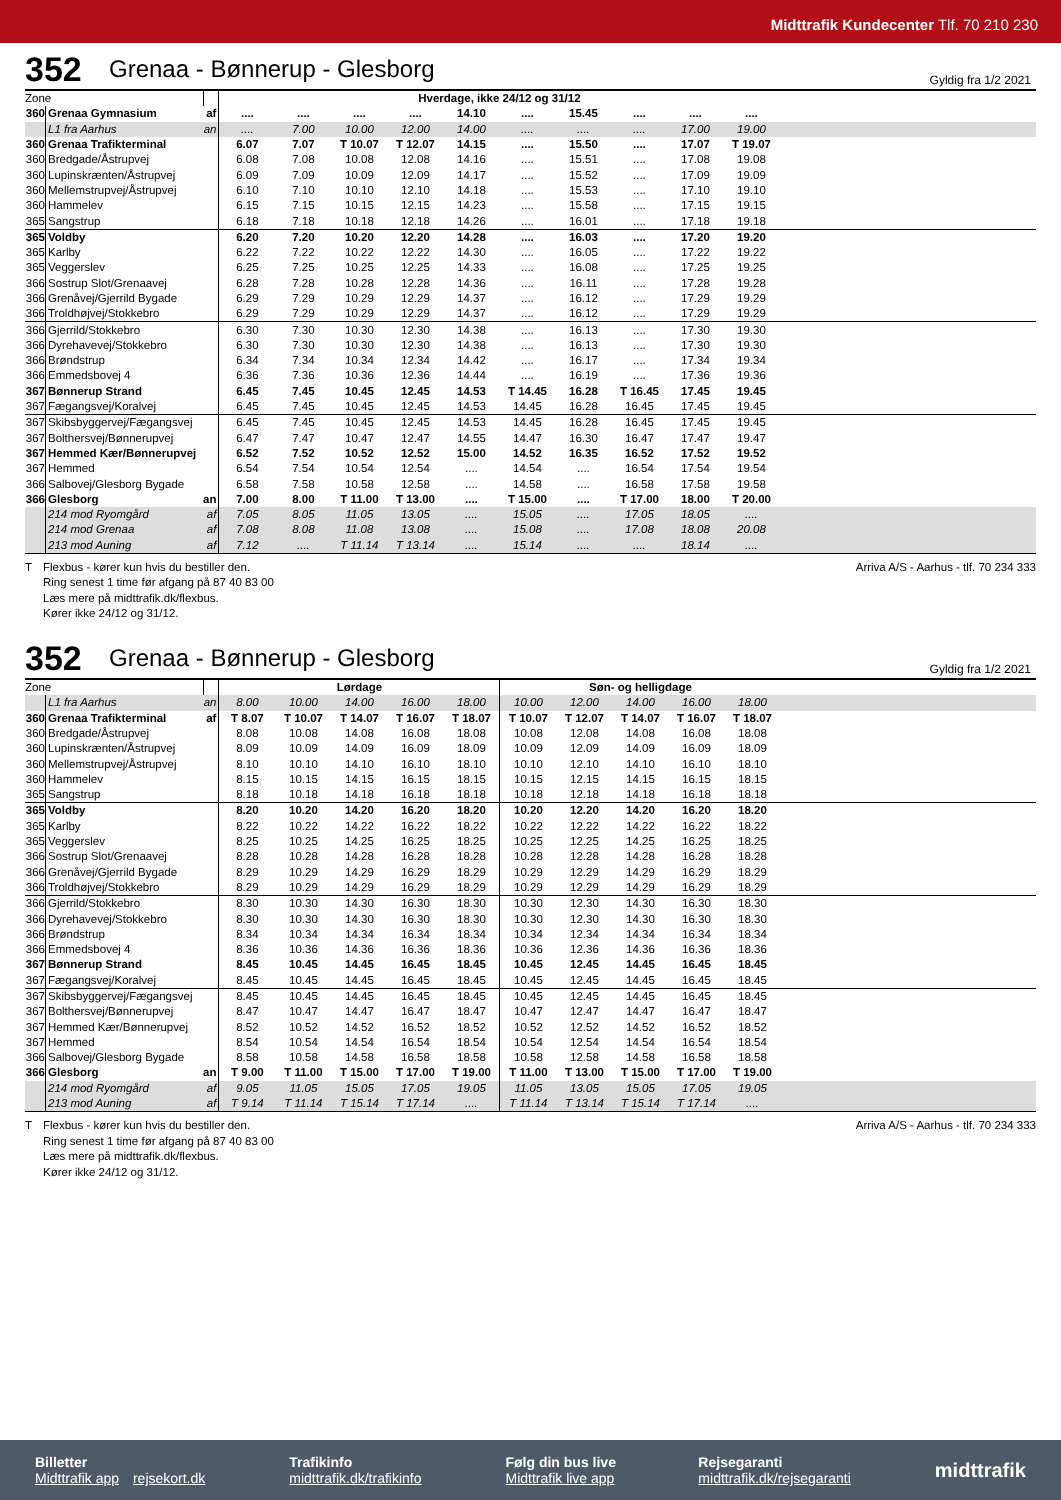Midttrafik Kundecenter Tlf. 70 210 230
352 Grenaa - Bønnerup - Glesborg Gyldig fra 1/2 2021
| Zone | | | Hverdage, ikke 24/12 og 31/12 | | | | | | | | | | |
| 360 | Grenaa Gymnasium | af | .... | .... | .... | .... | 14.10 | .... | 15.45 | .... | .... | .... | |
| | L1 fra Aarhus | an | .... | 7.00 | 10.00 | 12.00 | 14.00 | .... | .... | .... | 17.00 | 19.00 | |
| 360 | Grenaa Trafikterminal | | 6.07 | 7.07 | T 10.07 | T 12.07 | 14.15 | .... | 15.50 | .... | 17.07 | T 19.07 | |
| 360 | Bredgade/Åstrupvej | | 6.08 | 7.08 | 10.08 | 12.08 | 14.16 | .... | 15.51 | .... | 17.08 | 19.08 | |
| 360 | Lupinskrænten/Åstrupvej | | 6.09 | 7.09 | 10.09 | 12.09 | 14.17 | .... | 15.52 | .... | 17.09 | 19.09 | |
| 360 | Mellemstrupvej/Åstrupvej | | 6.10 | 7.10 | 10.10 | 12.10 | 14.18 | .... | 15.53 | .... | 17.10 | 19.10 | |
| 360 | Hammelev | | 6.15 | 7.15 | 10.15 | 12.15 | 14.23 | .... | 15.58 | .... | 17.15 | 19.15 | |
| 365 | Sangstrup | | 6.18 | 7.18 | 10.18 | 12.18 | 14.26 | .... | 16.01 | .... | 17.18 | 19.18 | |
| 365 | Voldby | | 6.20 | 7.20 | 10.20 | 12.20 | 14.28 | .... | 16.03 | .... | 17.20 | 19.20 | |
| 365 | Karlby | | 6.22 | 7.22 | 10.22 | 12.22 | 14.30 | .... | 16.05 | .... | 17.22 | 19.22 | |
| 365 | Veggerslev | | 6.25 | 7.25 | 10.25 | 12.25 | 14.33 | .... | 16.08 | .... | 17.25 | 19.25 | |
| 366 | Sostrup Slot/Grenaavej | | 6.28 | 7.28 | 10.28 | 12.28 | 14.36 | .... | 16.11 | .... | 17.28 | 19.28 | |
| 366 | Grenåvej/Gjerrild Bygade | | 6.29 | 7.29 | 10.29 | 12.29 | 14.37 | .... | 16.12 | .... | 17.29 | 19.29 | |
| 366 | Troldhøjvej/Stokkebro | | 6.29 | 7.29 | 10.29 | 12.29 | 14.37 | .... | 16.12 | .... | 17.29 | 19.29 | |
| 366 | Gjerrild/Stokkebro | | 6.30 | 7.30 | 10.30 | 12.30 | 14.38 | .... | 16.13 | .... | 17.30 | 19.30 | |
| 366 | Dyrehavevej/Stokkebro | | 6.30 | 7.30 | 10.30 | 12.30 | 14.38 | .... | 16.13 | .... | 17.30 | 19.30 | |
| 366 | Brøndstrup | | 6.34 | 7.34 | 10.34 | 12.34 | 14.42 | .... | 16.17 | .... | 17.34 | 19.34 | |
| 366 | Emmedsbovej 4 | | 6.36 | 7.36 | 10.36 | 12.36 | 14.44 | .... | 16.19 | .... | 17.36 | 19.36 | |
| 367 | Bønnerup Strand | | 6.45 | 7.45 | 10.45 | 12.45 | 14.53 | T 14.45 | 16.28 | T 16.45 | 17.45 | 19.45 | |
| 367 | Fægangsvej/Koralvej | | 6.45 | 7.45 | 10.45 | 12.45 | 14.53 | 14.45 | 16.28 | 16.45 | 17.45 | 19.45 | |
| 367 | Skibsbyggervej/Fægangsvej | | 6.45 | 7.45 | 10.45 | 12.45 | 14.53 | 14.45 | 16.28 | 16.45 | 17.45 | 19.45 | |
| 367 | Bolthersvej/Bønnerupvej | | 6.47 | 7.47 | 10.47 | 12.47 | 14.55 | 14.47 | 16.30 | 16.47 | 17.47 | 19.47 | |
| 367 | Hemmed Kær/Bønnerupvej | | 6.52 | 7.52 | 10.52 | 12.52 | 15.00 | 14.52 | 16.35 | 16.52 | 17.52 | 19.52 | |
| 367 | Hemmed | | 6.54 | 7.54 | 10.54 | 12.54 | .... | 14.54 | .... | 16.54 | 17.54 | 19.54 | |
| 366 | Salbovej/Glesborg Bygade | | 6.58 | 7.58 | 10.58 | 12.58 | .... | 14.58 | .... | 16.58 | 17.58 | 19.58 | |
| 366 | Glesborg | an | 7.00 | 8.00 | T 11.00 | T 13.00 | .... | T 15.00 | .... | T 17.00 | 18.00 | T 20.00 | |
| | 214 mod Ryomgård | af | 7.05 | 8.05 | 11.05 | 13.05 | .... | 15.05 | .... | 17.05 | 18.05 | .... | |
| | 214 mod Grenaa | af | 7.08 | 8.08 | 11.08 | 13.08 | .... | 15.08 | .... | 17.08 | 18.08 | 20.08 | |
| | 213 mod Auning | af | 7.12 | .... | T 11.14 | T 13.14 | .... | 15.14 | .... | .... | 18.14 | .... | |
T Flexbus - kører kun hvis du bestiller den.
Ring senest 1 time før afgang på 87 40 83 00
Læs mere på midttrafik.dk/flexbus.
Kører ikke 24/12 og 31/12.
Arriva A/S - Aarhus - tlf. 70 234 333
352 Grenaa - Bønnerup - Glesborg Gyldig fra 1/2 2021
| Zone | | | Lørdage | | | | | Søn- og helligdage | | | | | |
| | L1 fra Aarhus | an | 8.00 | 10.00 | 14.00 | 16.00 | 18.00 | 10.00 | 12.00 | 14.00 | 16.00 | 18.00 | |
| 360 | Grenaa Trafikterminal | af | T 8.07 | T 10.07 | T 14.07 | T 16.07 | T 18.07 | T 10.07 | T 12.07 | T 14.07 | T 16.07 | T 18.07 | |
| 360 | Bredgade/Åstrupvej | | 8.08 | 10.08 | 14.08 | 16.08 | 18.08 | 10.08 | 12.08 | 14.08 | 16.08 | 18.08 | |
| 360 | Lupinskrænten/Åstrupvej | | 8.09 | 10.09 | 14.09 | 16.09 | 18.09 | 10.09 | 12.09 | 14.09 | 16.09 | 18.09 | |
| 360 | Mellemstrupvej/Åstrupvej | | 8.10 | 10.10 | 14.10 | 16.10 | 18.10 | 10.10 | 12.10 | 14.10 | 16.10 | 18.10 | |
| 360 | Hammelev | | 8.15 | 10.15 | 14.15 | 16.15 | 18.15 | 10.15 | 12.15 | 14.15 | 16.15 | 18.15 | |
| 365 | Sangstrup | | 8.18 | 10.18 | 14.18 | 16.18 | 18.18 | 10.18 | 12.18 | 14.18 | 16.18 | 18.18 | |
| 365 | Voldby | | 8.20 | 10.20 | 14.20 | 16.20 | 18.20 | 10.20 | 12.20 | 14.20 | 16.20 | 18.20 | |
| 365 | Karlby | | 8.22 | 10.22 | 14.22 | 16.22 | 18.22 | 10.22 | 12.22 | 14.22 | 16.22 | 18.22 | |
| 365 | Veggerslev | | 8.25 | 10.25 | 14.25 | 16.25 | 18.25 | 10.25 | 12.25 | 14.25 | 16.25 | 18.25 | |
| 366 | Sostrup Slot/Grenaavej | | 8.28 | 10.28 | 14.28 | 16.28 | 18.28 | 10.28 | 12.28 | 14.28 | 16.28 | 18.28 | |
| 366 | Grenåvej/Gjerrild Bygade | | 8.29 | 10.29 | 14.29 | 16.29 | 18.29 | 10.29 | 12.29 | 14.29 | 16.29 | 18.29 | |
| 366 | Troldhøjvej/Stokkebro | | 8.29 | 10.29 | 14.29 | 16.29 | 18.29 | 10.29 | 12.29 | 14.29 | 16.29 | 18.29 | |
| 366 | Gjerrild/Stokkebro | | 8.30 | 10.30 | 14.30 | 16.30 | 18.30 | 10.30 | 12.30 | 14.30 | 16.30 | 18.30 | |
| 366 | Dyrehavevej/Stokkebro | | 8.30 | 10.30 | 14.30 | 16.30 | 18.30 | 10.30 | 12.30 | 14.30 | 16.30 | 18.30 | |
| 366 | Brøndstrup | | 8.34 | 10.34 | 14.34 | 16.34 | 18.34 | 10.34 | 12.34 | 14.34 | 16.34 | 18.34 | |
| 366 | Emmedsbovej 4 | | 8.36 | 10.36 | 14.36 | 16.36 | 18.36 | 10.36 | 12.36 | 14.36 | 16.36 | 18.36 | |
| 367 | Bønnerup Strand | | 8.45 | 10.45 | 14.45 | 16.45 | 18.45 | 10.45 | 12.45 | 14.45 | 16.45 | 18.45 | |
| 367 | Fægangsvej/Koralvej | | 8.45 | 10.45 | 14.45 | 16.45 | 18.45 | 10.45 | 12.45 | 14.45 | 16.45 | 18.45 | |
| 367 | Skibsbyggervej/Fægangsvej | | 8.45 | 10.45 | 14.45 | 16.45 | 18.45 | 10.45 | 12.45 | 14.45 | 16.45 | 18.45 | |
| 367 | Bolthersvej/Bønnerupvej | | 8.47 | 10.47 | 14.47 | 16.47 | 18.47 | 10.47 | 12.47 | 14.47 | 16.47 | 18.47 | |
| 367 | Hemmed Kær/Bønnerupvej | | 8.52 | 10.52 | 14.52 | 16.52 | 18.52 | 10.52 | 12.52 | 14.52 | 16.52 | 18.52 | |
| 367 | Hemmed | | 8.54 | 10.54 | 14.54 | 16.54 | 18.54 | 10.54 | 12.54 | 14.54 | 16.54 | 18.54 | |
| 366 | Salbovej/Glesborg Bygade | | 8.58 | 10.58 | 14.58 | 16.58 | 18.58 | 10.58 | 12.58 | 14.58 | 16.58 | 18.58 | |
| 366 | Glesborg | an | T 9.00 | T 11.00 | T 15.00 | T 17.00 | T 19.00 | T 11.00 | T 13.00 | T 15.00 | T 17.00 | T 19.00 | |
| | 214 mod Ryomgård | af | 9.05 | 11.05 | 15.05 | 17.05 | 19.05 | 11.05 | 13.05 | 15.05 | 17.05 | 19.05 | |
| | 213 mod Auning | af | T 9.14 | T 11.14 | T 15.14 | T 17.14 | .... | T 11.14 | T 13.14 | T 15.14 | T 17.14 | .... | |
T Flexbus - kører kun hvis du bestiller den.
Ring senest 1 time før afgang på 87 40 83 00
Læs mere på midttrafik.dk/flexbus.
Kører ikke 24/12 og 31/12.
Arriva A/S - Aarhus - tlf. 70 234 333
Billetter
Midttrafik app rejsekort.dk
Trafikinfo
midttrafik.dk/trafikinfo
Følg din bus live
Midttrafik live app
Rejsegaranti
midttrafik.dk/rejsegaranti
midttrafik